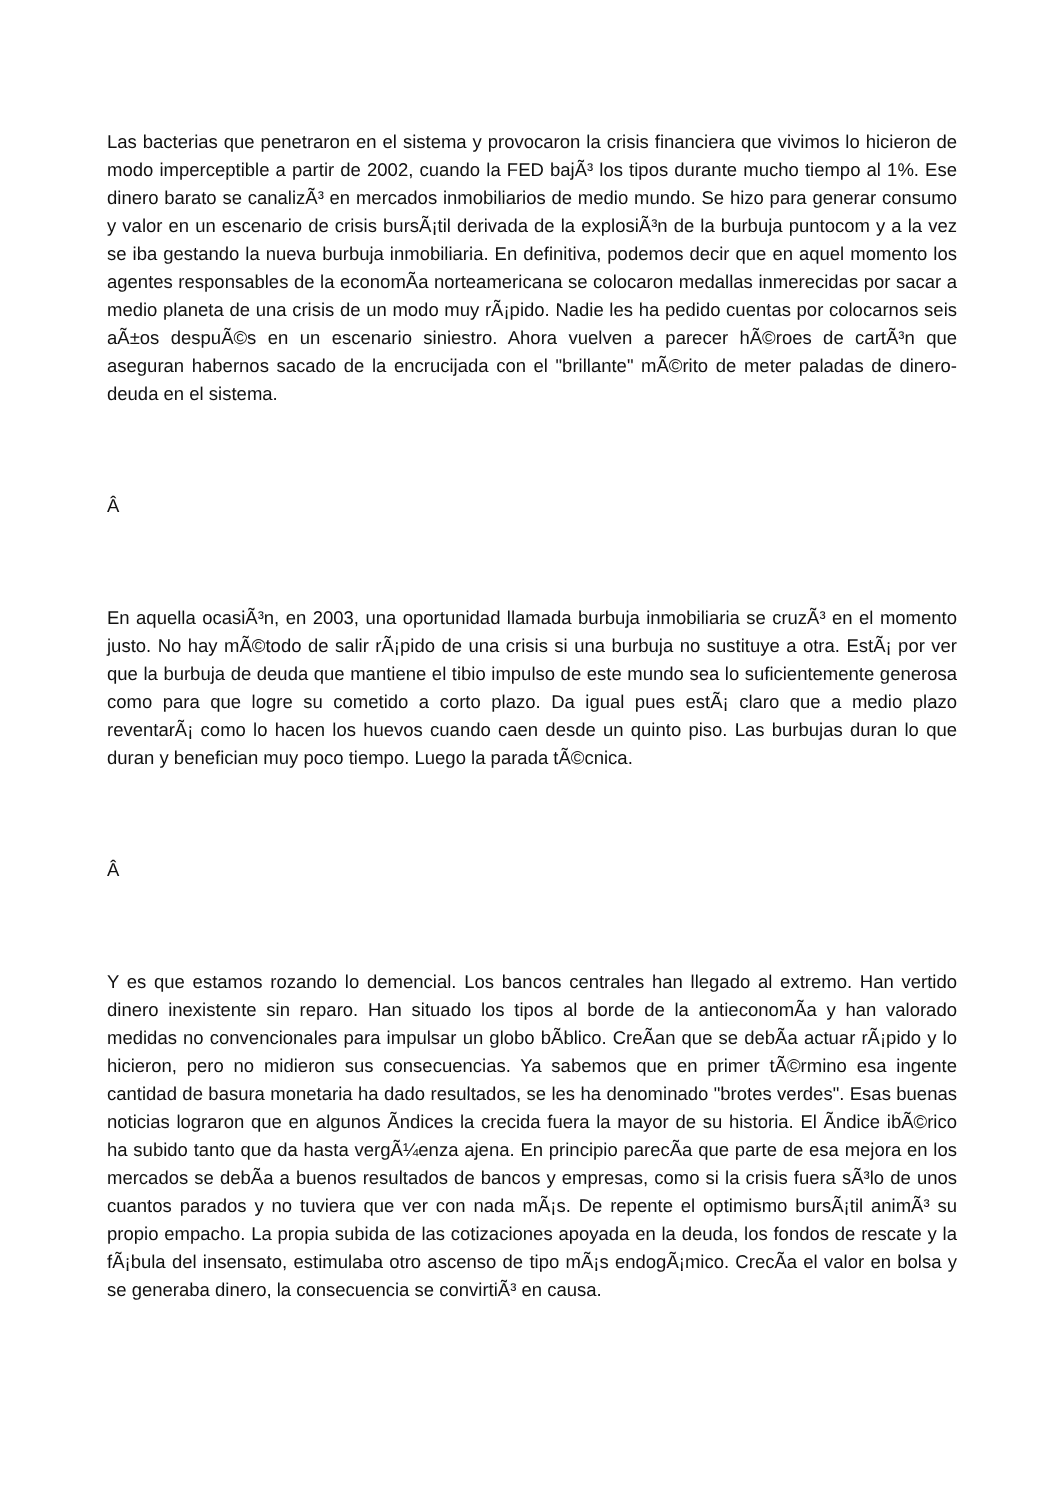Las bacterias que penetraron en el sistema y provocaron la crisis financiera que vivimos lo hicieron de modo imperceptible a partir de 2002, cuando la FED bajÃ³ los tipos durante mucho tiempo al 1%. Ese dinero barato se canalizÃ³ en mercados inmobiliarios de medio mundo. Se hizo para generar consumo y valor en un escenario de crisis bursÃ¡til derivada de la explosiÃ³n de la burbuja puntocom y a la vez se iba gestando la nueva burbuja inmobiliaria. En definitiva, podemos decir que en aquel momento los agentes responsables de la economÃ­a norteamericana se colocaron medallas inmerecidas por sacar a medio planeta de una crisis de un modo muy rÃ¡pido. Nadie les ha pedido cuentas por colocarnos seis aÃ±os despuÃ©s en un escenario siniestro. Ahora vuelven a parecer hÃ©roes de cartÃ³n que aseguran habernos sacado de la encrucijada con el "brillante" mÃ©rito de meter paladas de dinero-deuda en el sistema.
Â
En aquella ocasiÃ³n, en 2003, una oportunidad llamada burbuja inmobiliaria se cruzÃ³ en el momento justo. No hay mÃ©todo de salir rÃ¡pido de una crisis si una burbuja no sustituye a otra. EstÃ¡ por ver que la burbuja de deuda que mantiene el tibio impulso de este mundo sea lo suficientemente generosa como para que logre su cometido a corto plazo. Da igual pues estÃ¡ claro que a medio plazo reventarÃ¡ como lo hacen los huevos cuando caen desde un quinto piso. Las burbujas duran lo que duran y benefician muy poco tiempo. Luego la parada tÃ©cnica.
Â
Y es que estamos rozando lo demencial. Los bancos centrales han llegado al extremo. Han vertido dinero inexistente sin reparo. Han situado los tipos al borde de la antieconomÃ­a y han valorado medidas no convencionales para impulsar un globo bÃ­blico. CreÃ­an que se debÃ­a actuar rÃ¡pido y lo hicieron, pero no midieron sus consecuencias. Ya sabemos que en primer tÃ©rmino esa ingente cantidad de basura monetaria ha dado resultados, se les ha denominado "brotes verdes". Esas buenas noticias lograron que en algunos Ã­ndices la crecida fuera la mayor de su historia. El Ã­ndice ibÃ©rico ha subido tanto que da hasta vergÃ¼enza ajena. En principio parecÃ­a que parte de esa mejora en los mercados se debÃ­a a buenos resultados de bancos y empresas, como si la crisis fuera sÃ³lo de unos cuantos parados y no tuviera que ver con nada mÃ¡s. De repente el optimismo bursÃ¡til animÃ³ su propio empacho. La propia subida de las cotizaciones apoyada en la deuda, los fondos de rescate y la fÃ¡bula del insensato, estimulaba otro ascenso de tipo mÃ¡s endogÃ¡mico. CrecÃ­a el valor en bolsa y se generaba dinero, la consecuencia se convirtiÃ³ en causa.